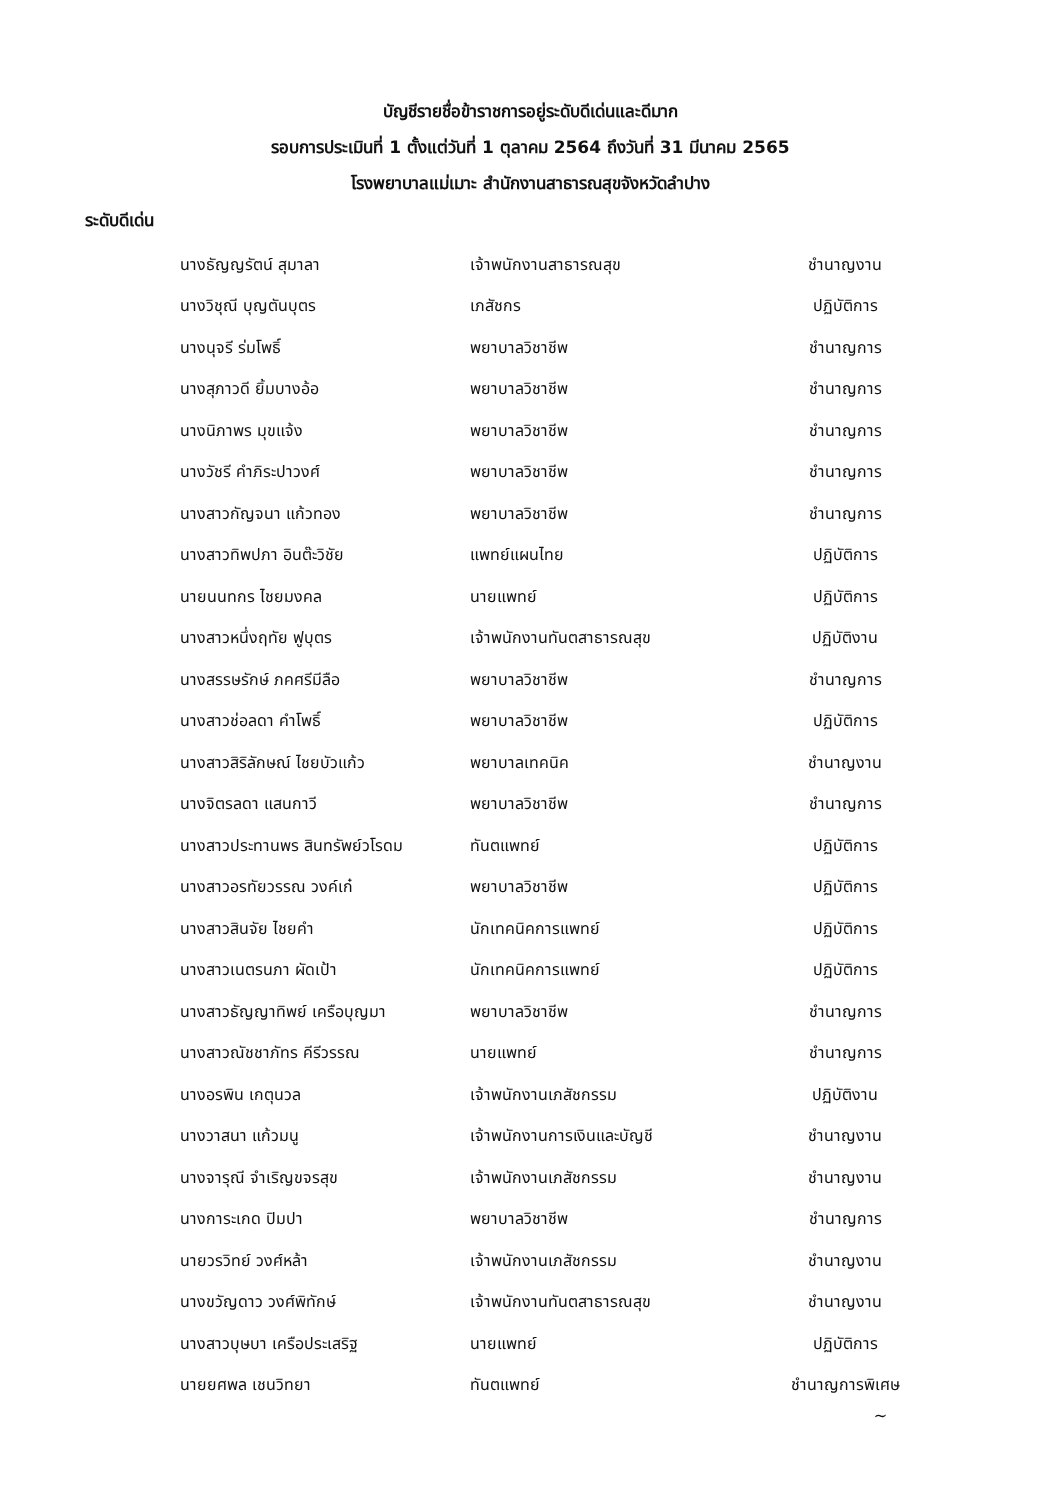บัญชีรายชื่อข้าราชการอยู่ระดับดีเด่นและดีมาก
รอบการประเมินที่ 1 ตั้งแต่วันที่ 1 ตุลาคม 2564 ถึงวันที่ 31 มีนาคม 2565
โรงพยาบาลแม่เมาะ สำนักงานสาธารณสุขจังหวัดลำปาง
ระดับดีเด่น
| นางธัญญรัตน์ สุมาลา | เจ้าพนักงานสาธารณสุข | ชำนาญงาน |
| นางวิชุณี บุญตันบุตร | เภสัชกร | ปฏิบัติการ |
| นางนุจรี ร่มโพธิ์ | พยาบาลวิชาชีพ | ชำนาญการ |
| นางสุภาวดี ยิ้มบางอ้อ | พยาบาลวิชาชีพ | ชำนาญการ |
| นางนิภาพร มุขแจ้ง | พยาบาลวิชาชีพ | ชำนาญการ |
| นางวัชรี คำภิระปาวงศ์ | พยาบาลวิชาชีพ | ชำนาญการ |
| นางสาวกัญจนา แก้วทอง | พยาบาลวิชาชีพ | ชำนาญการ |
| นางสาวทิพปภา อินต๊ะวิชัย | แพทย์แผนไทย | ปฏิบัติการ |
| นายนนทกร ไชยมงคล | นายแพทย์ | ปฏิบัติการ |
| นางสาวหนึ่งฤทัย ฟูบุตร | เจ้าพนักงานทันตสาธารณสุข | ปฏิบัติงาน |
| นางสรรษรักษ์ ภคศรีมีลือ | พยาบาลวิชาชีพ | ชำนาญการ |
| นางสาวช่อลดา คำโพธิ์ | พยาบาลวิชาชีพ | ปฏิบัติการ |
| นางสาวสิริลักษณ์ ไชยบัวแก้ว | พยาบาลเทคนิค | ชำนาญงาน |
| นางจิตรลดา แสนกาวี | พยาบาลวิชาชีพ | ชำนาญการ |
| นางสาวประทานพร สินทรัพย์วโรดม | ทันตแพทย์ | ปฏิบัติการ |
| นางสาวอรทัยวรรณ วงค์เก๋ | พยาบาลวิชาชีพ | ปฏิบัติการ |
| นางสาวสินจัย ไชยคำ | นักเทคนิคการแพทย์ | ปฏิบัติการ |
| นางสาวเนตรนภา ผัดเป้า | นักเทคนิคการแพทย์ | ปฏิบัติการ |
| นางสาวธัญญาทิพย์ เครือบุญมา | พยาบาลวิชาชีพ | ชำนาญการ |
| นางสาวณัชชาภัทร คีรีวรรณ | นายแพทย์ | ชำนาญการ |
| นางอรพิน เกตุนวล | เจ้าพนักงานเภสัชกรรม | ปฏิบัติงาน |
| นางวาสนา แก้วมนู | เจ้าพนักงานการเงินและบัญชี | ชำนาญงาน |
| นางจารุณี จำเริญขจรสุข | เจ้าพนักงานเภสัชกรรม | ชำนาญงาน |
| นางการะเกด ปิมปา | พยาบาลวิชาชีพ | ชำนาญการ |
| นายวรวิทย์ วงศ์หล้า | เจ้าพนักงานเภสัชกรรม | ชำนาญงาน |
| นางขวัญดาว วงศ์พิทักษ์ | เจ้าพนักงานทันตสาธารณสุข | ชำนาญงาน |
| นางสาวบุษบา เครือประเสริฐ | นายแพทย์ | ปฏิบัติการ |
| นายยศพล เชนวิทยา | ทันตแพทย์ | ชำนาญการพิเศษ |
~